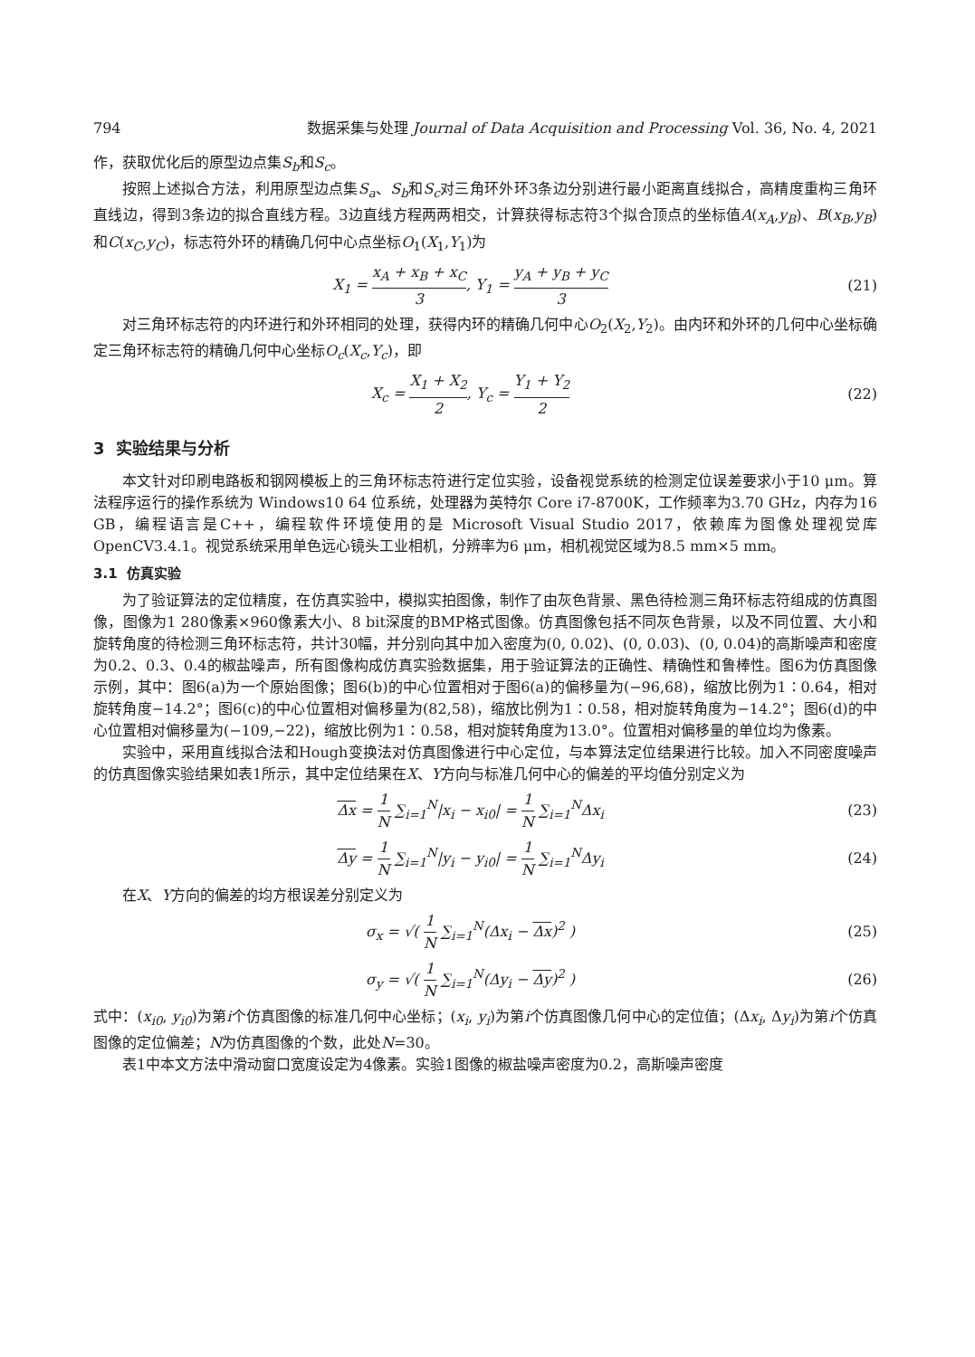794 数据采集与处理 Journal of Data Acquisition and Processing Vol. 36, No. 4, 2021
作，获取优化后的原型边点集S<sub>b</sub>和S<sub>c</sub>。
按照上述拟合方法，利用原型边点集S<sub>a</sub>、S<sub>b</sub>和S<sub>c</sub>对三角环外环3条边分别进行最小距离直线拟合，高精度重构三角环直线边，得到3条边的拟合直线方程。3边直线方程两两相交，计算获得标志符3个拟合顶点的坐标值A(x<sub>A</sub>,y<sub>B</sub>)、B(x<sub>B</sub>,y<sub>B</sub>)和C(x<sub>C</sub>,y<sub>C</sub>)，标志符外环的精确几何中心点坐标O<sub>1</sub>(X<sub>1</sub>,Y<sub>1</sub>)为
X<sub>1</sub> = x<sub>A</sub> + x<sub>B</sub> + x<sub>C</sub> 3, Y<sub>1</sub> = y<sub>A</sub> + y<sub>B</sub> + y<sub>C</sub> 3 (21)
对三角环标志符的内环进行和外环相同的处理，获得内环的精确几何中心O<sub>2</sub>(X<sub>2</sub>,Y<sub>2</sub>)。由内环和外环的几何中心坐标确定三角环标志符的精确几何中心坐标O<sub>c</sub>(X<sub>c</sub>,Y<sub>c</sub>)，即
X<sub>c</sub> = X<sub>1</sub> + X<sub>2</sub> 2, Y<sub>c</sub> = Y<sub>1</sub> + Y<sub>2</sub> 2 (22)
3 实验结果与分析
本文针对印刷电路板和钢网模板上的三角环标志符进行定位实验，设备视觉系统的检测定位误差要求小于10 μm。算法程序运行的操作系统为 Windows10 64 位系统，处理器为英特尔 Core i7-8700K，工作频率为3.70 GHz，内存为16 GB，编程语言是C++，编程软件环境使用的是 Microsoft Visual Studio 2017，依赖库为图像处理视觉库 OpenCV3.4.1。视觉系统采用单色远心镜头工业相机，分辨率为6 μm，相机视觉区域为8.5 mm×5 mm。
3.1 仿真实验
为了验证算法的定位精度，在仿真实验中，模拟实拍图像，制作了由灰色背景、黑色待检测三角环标志符组成的仿真图像，图像为1 280像素×960像素大小、8 bit深度的BMP格式图像。仿真图像包括不同灰色背景，以及不同位置、大小和旋转角度的待检测三角环标志符，共计30幅，并分别向其中加入密度为(0, 0.02)、(0, 0.03)、(0, 0.04)的高斯噪声和密度为0.2、0.3、0.4的椒盐噪声，所有图像构成仿真实验数据集，用于验证算法的正确性、精确性和鲁棒性。图6为仿真图像示例，其中：图6(a)为一个原始图像；图6(b)的中心位置相对于图6(a)的偏移量为(−96,68)，缩放比例为1∶0.64，相对旋转角度−14.2°；图6(c)的中心位置相对偏移量为(82,58)，缩放比例为1∶0.58，相对旋转角度为−14.2°；图6(d)的中心位置相对偏移量为(−109,−22)，缩放比例为1∶0.58，相对旋转角度为13.0°。位置相对偏移量的单位均为像素。
实验中，采用直线拟合法和Hough变换法对仿真图像进行中心定位，与本算法定位结果进行比较。加入不同密度噪声的仿真图像实验结果如表1所示，其中定位结果在X、Y方向与标准几何中心的偏差的平均值分别定义为
Δx = 1 N ∑<sub>i=1</sub><sup>N</sup>|x<sub>i</sub> − x<sub>i0</sub>| = 1 N ∑<sub>i=1</sub><sup>N</sup>Δx<sub>i</sub> (23)
Δy = 1 N ∑<sub>i=1</sub><sup>N</sup>|y<sub>i</sub> − y<sub>i0</sub>| = 1 N ∑<sub>i=1</sub><sup>N</sup>Δy<sub>i</sub> (24)
在X、Y方向的偏差的均方根误差分别定义为
σ<sub>x</sub> = √( 1 N ∑<sub>i=1</sub><sup>N</sup>(Δx<sub>i</sub> − Δx)<sup>2</sup> ) (25)
σ<sub>y</sub> = √( 1 N ∑<sub>i=1</sub><sup>N</sup>(Δy<sub>i</sub> − Δy)<sup>2</sup> ) (26)
式中：(x<sub>i0</sub>, y<sub>i0</sub>)为第i个仿真图像的标准几何中心坐标；(x<sub>i</sub>, y<sub>i</sub>)为第i个仿真图像几何中心的定位值；(Δx<sub>i</sub>, Δy<sub>i</sub>)为第i个仿真图像的定位偏差；N为仿真图像的个数，此处N=30。
表1中本文方法中滑动窗口宽度设定为4像素。实验1图像的椒盐噪声密度为0.2，高斯噪声密度